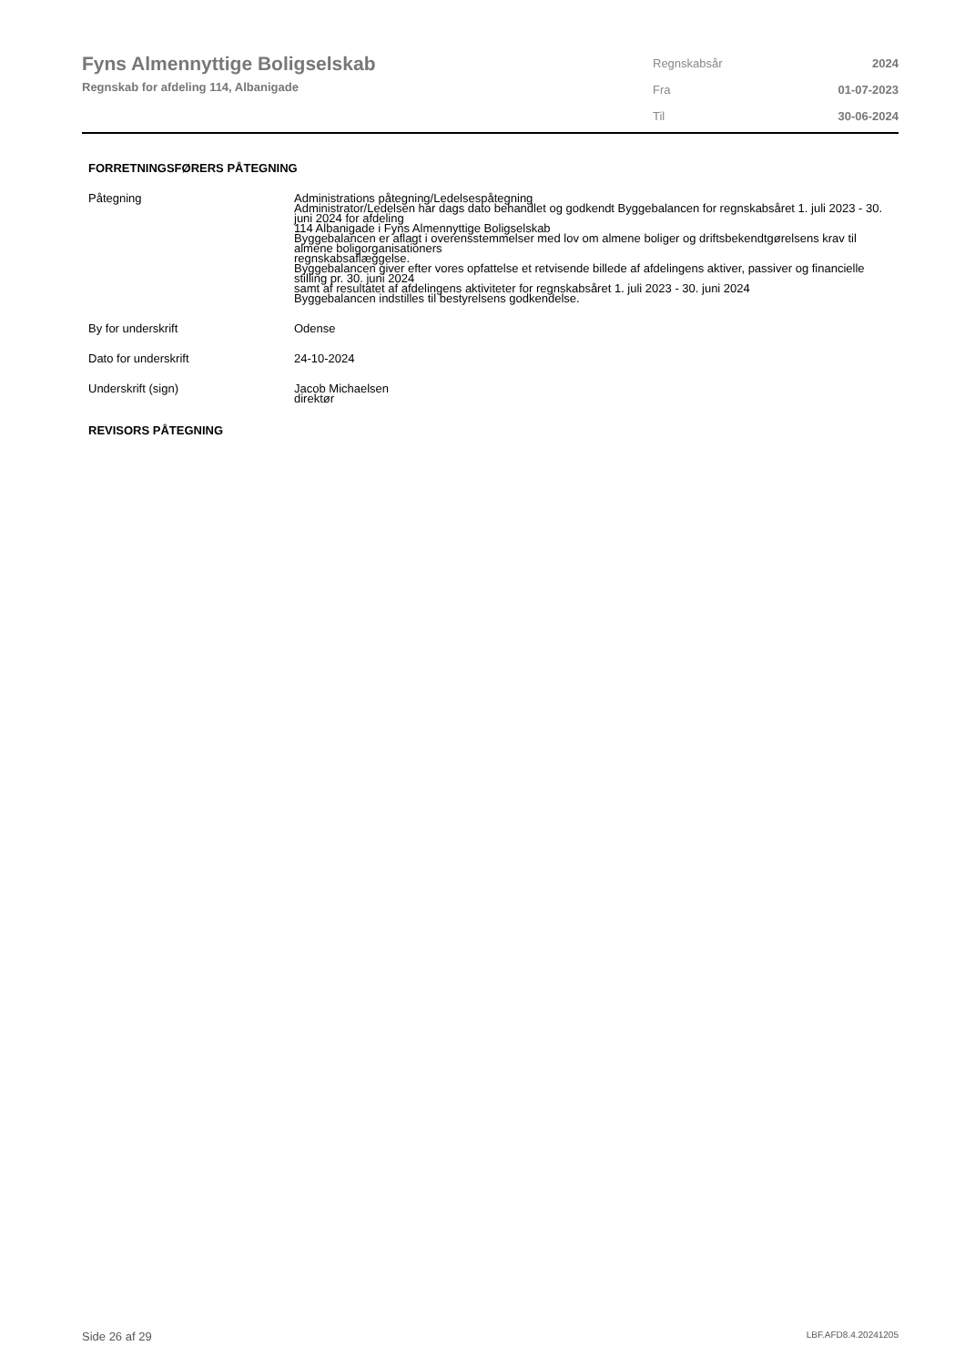Fyns Almennyttige Boligselskab
Regnskab for afdeling 114, Albanigade
| Regnskabsår | 2024 |
| Fra | 01-07-2023 |
| Til | 30-06-2024 |
FORRETNINGSFØRERS PÅTEGNING
Påtegning Administrations påtegning/Ledelsespåtegning
Administrator/Ledelsen har dags dato behandlet og godkendt Byggebalancen for regnskabsåret 1. juli 2023 - 30. juni 2024 for afdeling
114 Albanigade i Fyns Almennyttige Boligselskab
Byggebalancen er aflagt i overensstemmelser med lov om almene boliger og driftsbekendtgørelsens krav til almene boligorganisationers
regnskabsaflæggelse.
Byggebalancen giver efter vores opfattelse et retvisende billede af afdelingens aktiver, passiver og financielle stilling pr. 30. juni 2024
samt af resultatet af afdelingens aktiviteter for regnskabsåret 1. juli 2023 - 30. juni 2024
Byggebalancen indstilles til bestyrelsens godkendelse.
By for underskrift Odense
Dato for underskrift 24-10-2024
Underskrift (sign) Jacob Michaelsen
direktør
REVISORS PÅTEGNING
Side 26 af 29 LBF.AFD8.4.20241205